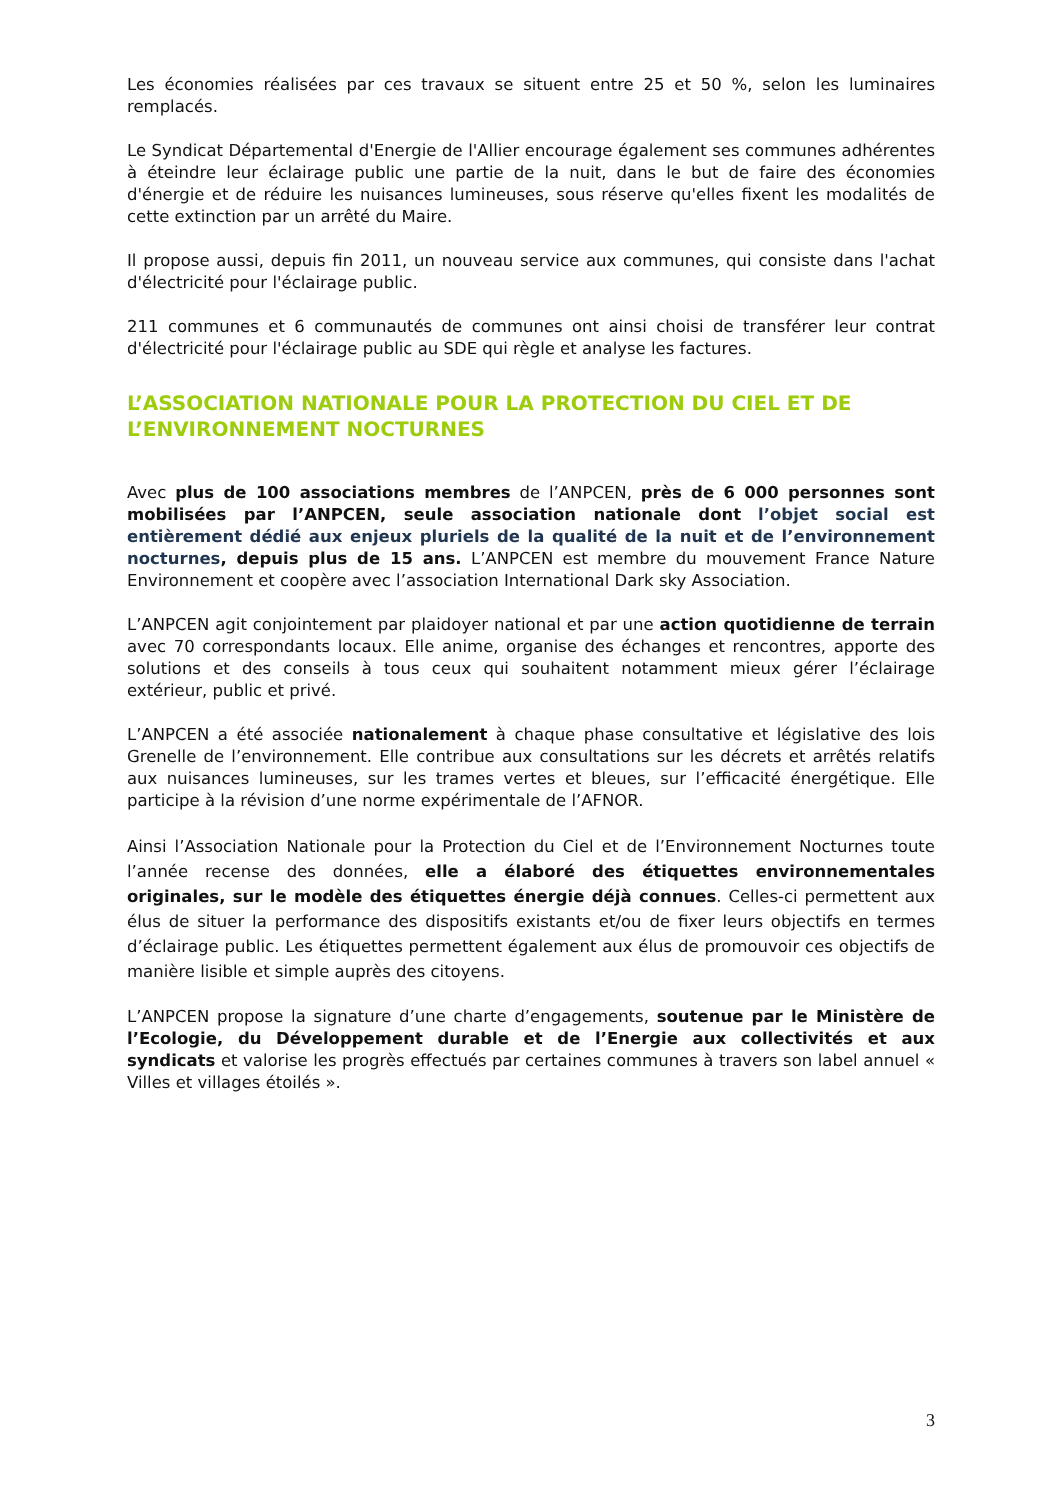Les économies réalisées par ces travaux se situent entre 25 et 50 %, selon les luminaires remplacés.
Le Syndicat Départemental d'Energie de l'Allier encourage également ses communes adhérentes à éteindre leur éclairage public une partie de la nuit, dans le but de faire des économies d'énergie et de réduire les nuisances lumineuses, sous réserve qu'elles fixent les modalités de cette extinction par un arrêté du Maire.
Il propose aussi, depuis fin 2011, un nouveau service aux communes, qui consiste dans l'achat d'électricité pour l'éclairage public.
211 communes et 6 communautés de communes ont ainsi choisi de transférer leur contrat d'électricité pour l'éclairage public au SDE qui règle et analyse les factures.
L’ASSOCIATION NATIONALE POUR LA PROTECTION DU CIEL ET DE L’ENVIRONNEMENT NOCTURNES
Avec plus de 100 associations membres de l’ANPCEN, près de 6 000 personnes sont mobilisées par l’ANPCEN, seule association nationale dont l’objet social est entièrement dédié aux enjeux pluriels de la qualité de la nuit et de l’environnement nocturnes, depuis plus de 15 ans. L’ANPCEN est membre du mouvement France Nature Environnement et coopère avec l’association International Dark sky Association.
L’ANPCEN agit conjointement par plaidoyer national et par une action quotidienne de terrain avec 70 correspondants locaux. Elle anime, organise des échanges et rencontres, apporte des solutions et des conseils à tous ceux qui souhaitent notamment mieux gérer l’éclairage extérieur, public et privé.
L’ANPCEN a été associée nationalement à chaque phase consultative et législative des lois Grenelle de l’environnement. Elle contribue aux consultations sur les décrets et arrêtés relatifs aux nuisances lumineuses, sur les trames vertes et bleues, sur l’efficacité énergétique. Elle participe à la révision d’une norme expérimentale de l’AFNOR.
Ainsi l’Association Nationale pour la Protection du Ciel et de l’Environnement Nocturnes toute l’année recense des données, elle a élaboré des étiquettes environnementales originales, sur le modèle des étiquettes énergie déjà connues. Celles-ci permettent aux élus de situer la performance des dispositifs existants et/ou de fixer leurs objectifs en termes d’éclairage public. Les étiquettes permettent également aux élus de promouvoir ces objectifs de manière lisible et simple auprès des citoyens.
L’ANPCEN propose la signature d’une charte d’engagements, soutenue par le Ministère de l’Ecologie, du Développement durable et de l’Energie aux collectivités et aux syndicats et valorise les progrès effectués par certaines communes à travers son label annuel « Villes et villages étoilés ».
3